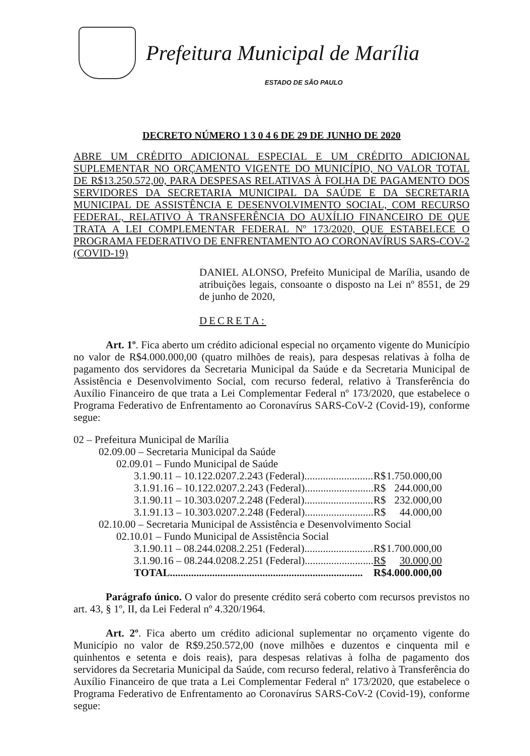Prefeitura Municipal de Marília
ESTADO DE SÃO PAULO
DECRETO NÚMERO 1 3 0 4 6 DE 29 DE JUNHO DE 2020
ABRE UM CRÉDITO ADICIONAL ESPECIAL E UM CRÉDITO ADICIONAL SUPLEMENTAR NO ORÇAMENTO VIGENTE DO MUNICÍPIO, NO VALOR TOTAL DE R$13.250.572,00, PARA DESPESAS RELATIVAS À FOLHA DE PAGAMENTO DOS SERVIDORES DA SECRETARIA MUNICIPAL DA SAÚDE E DA SECRETARIA MUNICIPAL DE ASSISTÊNCIA E DESENVOLVIMENTO SOCIAL, COM RECURSO FEDERAL, RELATIVO À TRANSFERÊNCIA DO AUXÍLIO FINANCEIRO DE QUE TRATA A LEI COMPLEMENTAR FEDERAL Nº 173/2020, QUE ESTABELECE O PROGRAMA FEDERATIVO DE ENFRENTAMENTO AO CORONAVÍRUS SARS-COV-2 (COVID-19)
DANIEL ALONSO, Prefeito Municipal de Marília, usando de atribuições legais, consoante o disposto na Lei nº 8551, de 29 de junho de 2020,
DECRETA:
Art. 1º. Fica aberto um crédito adicional especial no orçamento vigente do Município no valor de R$4.000.000,00 (quatro milhões de reais), para despesas relativas à folha de pagamento dos servidores da Secretaria Municipal da Saúde e da Secretaria Municipal de Assistência e Desenvolvimento Social, com recurso federal, relativo à Transferência do Auxílio Financeiro de que trata a Lei Complementar Federal nº 173/2020, que estabelece o Programa Federativo de Enfrentamento ao Coronavírus SARS-CoV-2 (Covid-19), conforme segue:
| 02 – Prefeitura Municipal de Marília | | |
| 02.09.00 – Secretaria Municipal da Saúde | | |
| 02.09.01 – Fundo Municipal de Saúde | | |
| 3.1.90.11 – 10.122.0207.2.243 (Federal).......................... | R$ | 1.750.000,00 |
| 3.1.91.16 – 10.122.0207.2.243 (Federal).......................... | R$ | 244.000,00 |
| 3.1.90.11 – 10.303.0207.2.248 (Federal).......................... | R$ | 232.000,00 |
| 3.1.91.13 – 10.303.0207.2.248 (Federal).......................... | R$ | 44.000,00 |
| 02.10.00 – Secretaria Municipal de Assistência e Desenvolvimento Social | | |
| 02.10.01 – Fundo Municipal de Assistência Social | | |
| 3.1.90.11 – 08.244.0208.2.251 (Federal).......................... | R$ | 1.700.000,00 |
| 3.1.90.16 – 08.244.0208.2.251 (Federal).......................... | R$ | 30.000,00 |
| TOTAL......................................................................... | R$ | 4.000.000,00 |
Parágrafo único. O valor do presente crédito será coberto com recursos previstos no art. 43, § 1º, II, da Lei Federal nº 4.320/1964.
Art. 2º. Fica aberto um crédito adicional suplementar no orçamento vigente do Município no valor de R$9.250.572,00 (nove milhões e duzentos e cinquenta mil e quinhentos e setenta e dois reais), para despesas relativas à folha de pagamento dos servidores da Secretaria Municipal da Saúde, com recurso federal, relativo à Transferência do Auxílio Financeiro de que trata a Lei Complementar Federal nº 173/2020, que estabelece o Programa Federativo de Enfrentamento ao Coronavírus SARS-CoV-2 (Covid-19), conforme segue: